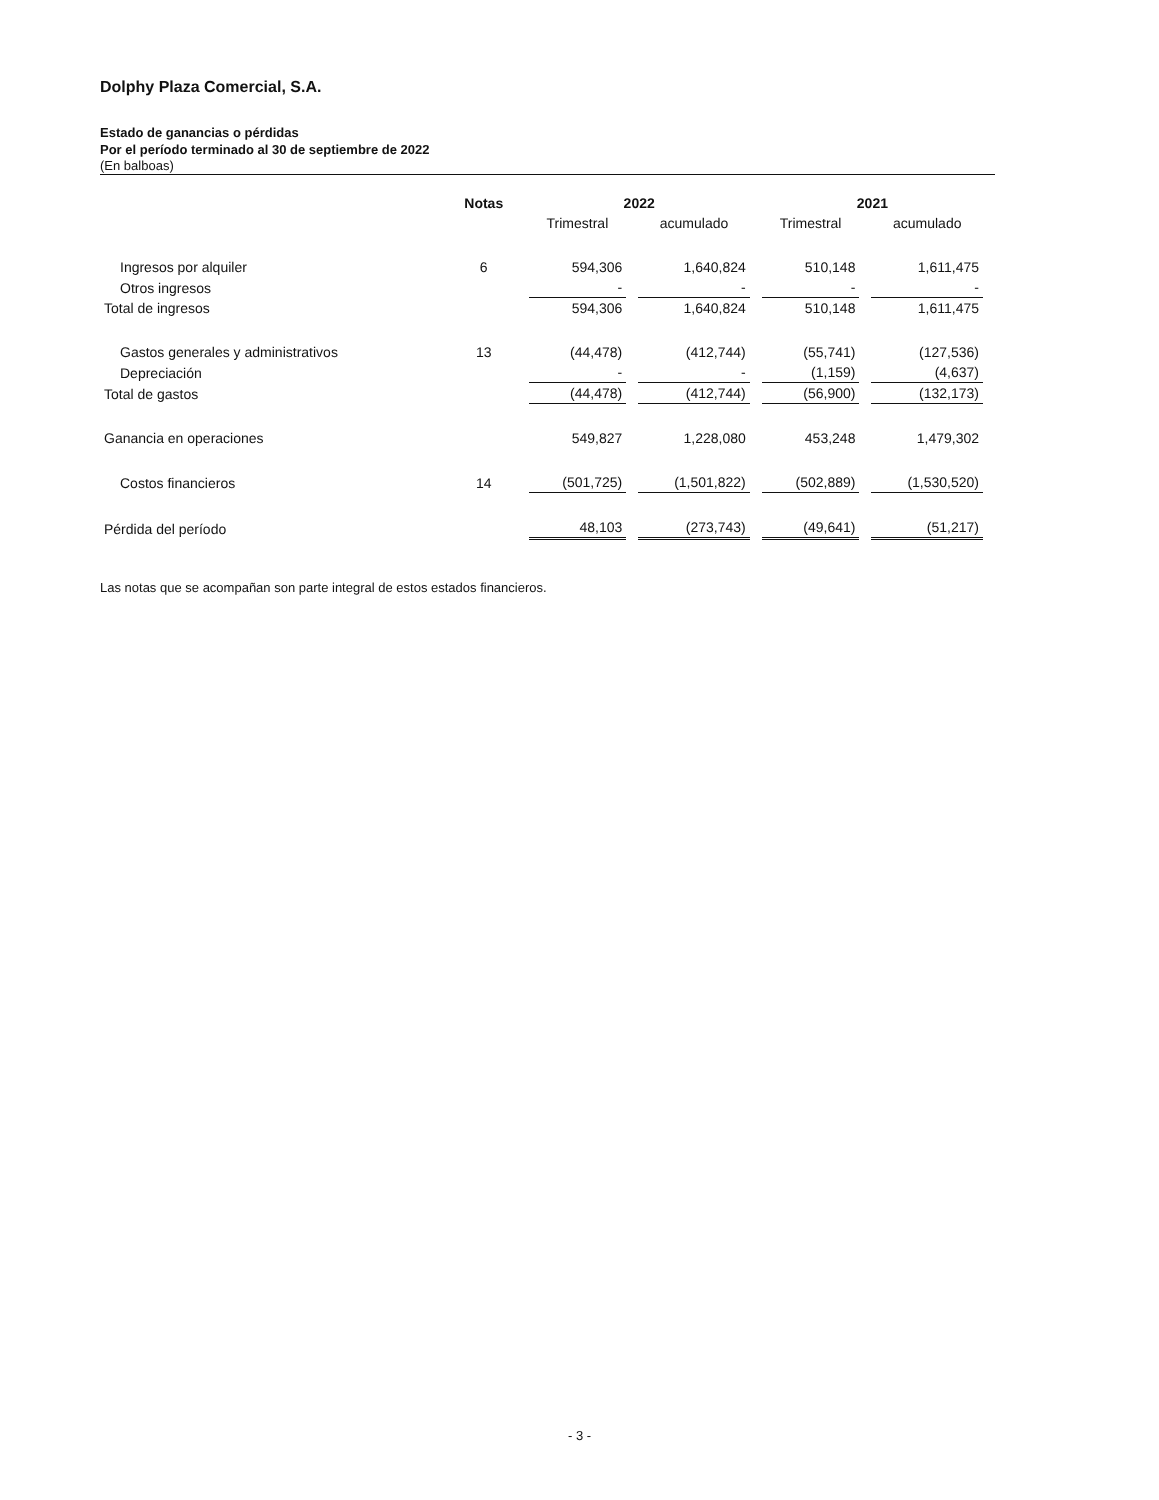Dolphy Plaza Comercial, S.A.
Estado de ganancias o pérdidas
Por el período terminado al 30 de septiembre de 2022
(En balboas)
| | Notas | 2022 | | 2021 | |
| --- | --- | --- | --- | --- | --- |
| | | Trimestral | acumulado | Trimestral | acumulado |
| Ingresos por alquiler | 6 | 594,306 | 1,640,824 | 510,148 | 1,611,475 |
| Otros ingresos | | - | - | - | - |
| Total de ingresos | | 594,306 | 1,640,824 | 510,148 | 1,611,475 |
| Gastos generales y administrativos | 13 | (44,478) | (412,744) | (55,741) | (127,536) |
| Depreciación | | - | - | (1,159) | (4,637) |
| Total de gastos | | (44,478) | (412,744) | (56,900) | (132,173) |
| Ganancia en operaciones | | 549,827 | 1,228,080 | 453,248 | 1,479,302 |
| Costos financieros | 14 | (501,725) | (1,501,822) | (502,889) | (1,530,520) |
| Pérdida del período | | 48,103 | (273,743) | (49,641) | (51,217) |
Las notas que se acompañan son parte integral de estos estados financieros.
- 3 -